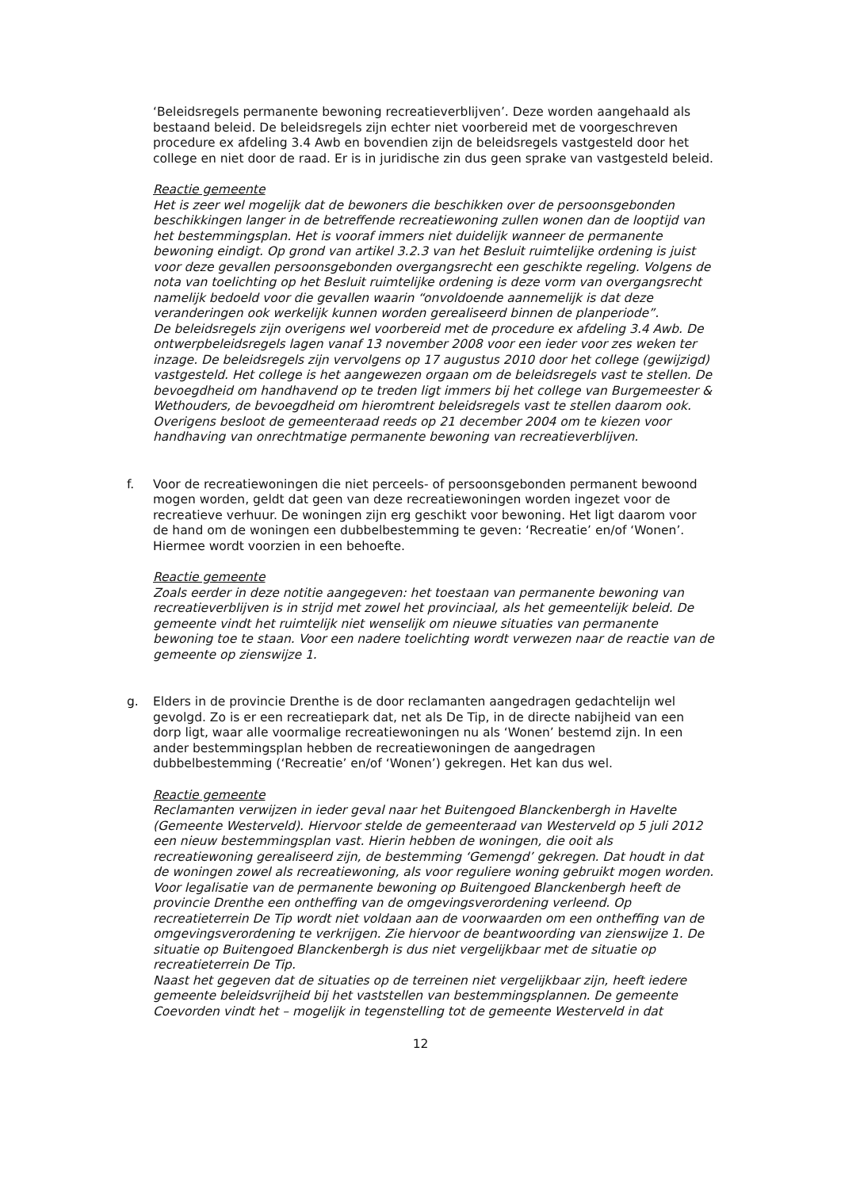‘Beleidsregels permanente bewoning recreatieverblijven’. Deze worden aangehaald als bestaand beleid. De beleidsregels zijn echter niet voorbereid met de voorgeschreven procedure ex afdeling 3.4 Awb en bovendien zijn de beleidsregels vastgesteld door het college en niet door de raad. Er is in juridische zin dus geen sprake van vastgesteld beleid.
Reactie gemeente
Het is zeer wel mogelijk dat de bewoners die beschikken over de persoonsgebonden beschikkingen langer in de betreffende recreatiewoning zullen wonen dan de looptijd van het bestemmingsplan. Het is vooraf immers niet duidelijk wanneer de permanente bewoning eindigt. Op grond van artikel 3.2.3 van het Besluit ruimtelijke ordening is juist voor deze gevallen persoonsgebonden overgangsrecht een geschikte regeling. Volgens de nota van toelichting op het Besluit ruimtelijke ordening is deze vorm van overgangsrecht namelijk bedoeld voor die gevallen waarin “onvoldoende aannemelijk is dat deze veranderingen ook werkelijk kunnen worden gerealiseerd binnen de planperiode”.
De beleidsregels zijn overigens wel voorbereid met de procedure ex afdeling 3.4 Awb. De ontwerpbeleidsregels lagen vanaf 13 november 2008 voor een ieder voor zes weken ter inzage. De beleidsregels zijn vervolgens op 17 augustus 2010 door het college (gewijzigd) vastgesteld. Het college is het aangewezen orgaan om de beleidsregels vast te stellen. De bevoegdheid om handhavend op te treden ligt immers bij het college van Burgemeester & Wethouders, de bevoegdheid om hieromtrent beleidsregels vast te stellen daarom ook. Overigens besloot de gemeenteraad reeds op 21 december 2004 om te kiezen voor handhaving van onrechtmatige permanente bewoning van recreatieverblijven.
f. Voor de recreatiewoningen die niet perceels- of persoonsgebonden permanent bewoond mogen worden, geldt dat geen van deze recreatiewoningen worden ingezet voor de recreatieve verhuur. De woningen zijn erg geschikt voor bewoning. Het ligt daarom voor de hand om de woningen een dubbelbestemming te geven: ‘Recreatie’ en/of ‘Wonen’. Hiermee wordt voorzien in een behoefte.
Reactie gemeente
Zoals eerder in deze notitie aangegeven: het toestaan van permanente bewoning van recreatieverblijven is in strijd met zowel het provinciaal, als het gemeentelijk beleid. De gemeente vindt het ruimtelijk niet wenselijk om nieuwe situaties van permanente bewoning toe te staan. Voor een nadere toelichting wordt verwezen naar de reactie van de gemeente op zienswijze 1.
g. Elders in de provincie Drenthe is de door reclamanten aangedragen gedachtelijn wel gevolgd. Zo is er een recreatiepark dat, net als De Tip, in de directe nabijheid van een dorp ligt, waar alle voormalige recreatiewoningen nu als ‘Wonen’ bestemd zijn. In een ander bestemmingsplan hebben de recreatiewoningen de aangedragen dubbelbestemming (‘Recreatie’ en/of ‘Wonen’) gekregen. Het kan dus wel.
Reactie gemeente
Reclamanten verwijzen in ieder geval naar het Buitengoed Blanckenbergh in Havelte (Gemeente Westerveld). Hiervoor stelde de gemeenteraad van Westerveld op 5 juli 2012 een nieuw bestemmingsplan vast. Hierin hebben de woningen, die ooit als recreatiewoning gerealiseerd zijn, de bestemming ‘Gemengd’ gekregen. Dat houdt in dat de woningen zowel als recreatiewoning, als voor reguliere woning gebruikt mogen worden.
Voor legalisatie van de permanente bewoning op Buitengoed Blanckenbergh heeft de provincie Drenthe een ontheffing van de omgevingsverordening verleend. Op recreatieterrein De Tip wordt niet voldaan aan de voorwaarden om een ontheffing van de omgevingsverordening te verkrijgen. Zie hiervoor de beantwoording van zienswijze 1. De situatie op Buitengoed Blanckenbergh is dus niet vergelijkbaar met de situatie op recreatieterrein De Tip.
Naast het gegeven dat de situaties op de terreinen niet vergelijkbaar zijn, heeft iedere gemeente beleidsvrijheid bij het vaststellen van bestemmingsplannen. De gemeente Coevorden vindt het – mogelijk in tegenstelling tot de gemeente Westerveld in dat
12